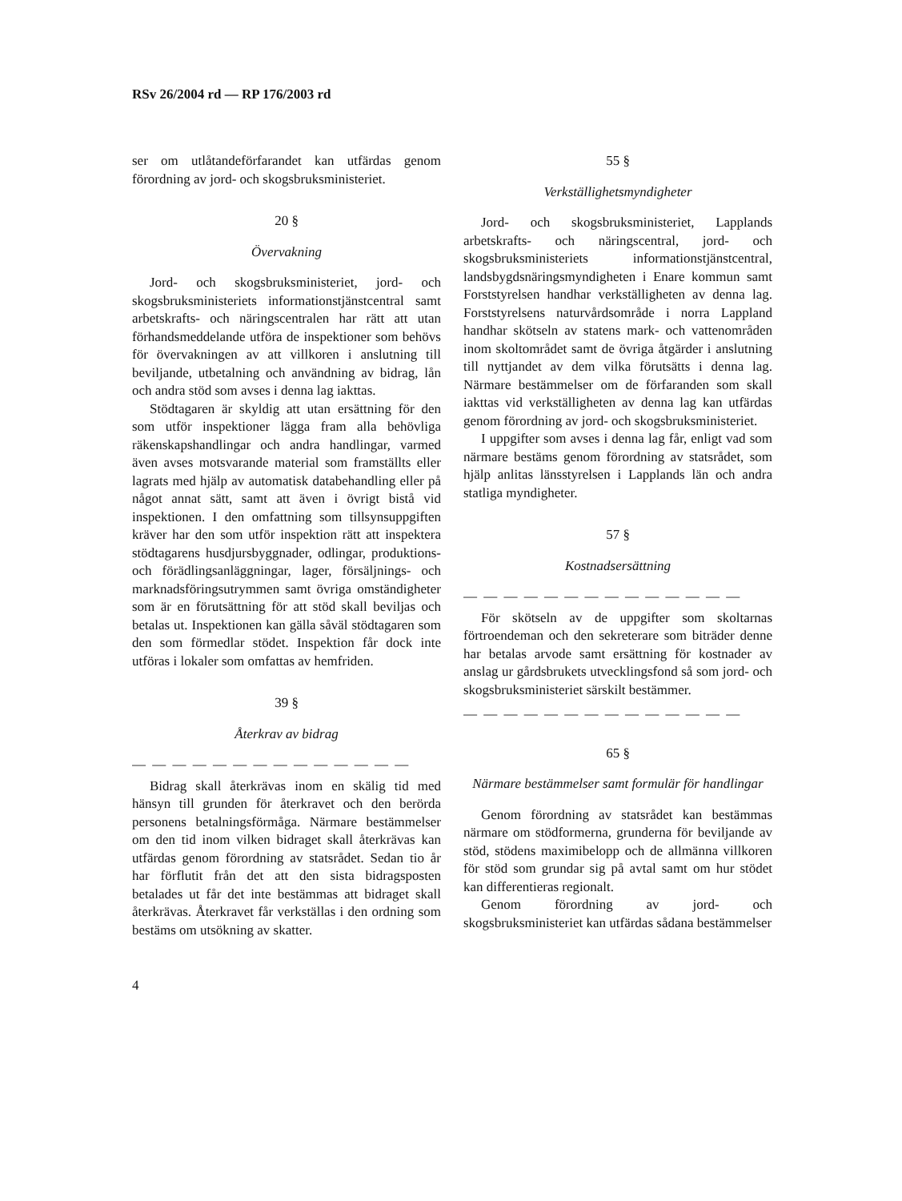RSv 26/2004 rd — RP 176/2003 rd
ser om utlåtandeförfarandet kan utfärdas genom förordning av jord- och skogsbruksministeriet.
20 §
Övervakning
Jord- och skogsbruksministeriet, jord- och skogsbruksministeriets informationstjänstcentral samt arbetskrafts- och näringscentralen har rätt att utan förhandsmeddelande utföra de inspektioner som behövs för övervakningen av att villkoren i anslutning till beviljande, utbetalning och användning av bidrag, lån och andra stöd som avses i denna lag iakttas.
Stödtagaren är skyldig att utan ersättning för den som utför inspektioner lägga fram alla behövliga räkenskapshandlingar och andra handlingar, varmed även avses motsvarande material som framställts eller lagrats med hjälp av automatisk databehandling eller på något annat sätt, samt att även i övrigt bistå vid inspektionen. I den omfattning som tillsynsuppgiften kräver har den som utför inspektion rätt att inspektera stödtagarens husdjursbyggnader, odlingar, produktions- och förädlingsanläggningar, lager, försäljnings- och marknadsföringsutrymmen samt övriga omständigheter som är en förutsättning för att stöd skall beviljas och betalas ut. Inspektionen kan gälla såväl stödtagaren som den som förmedlar stödet. Inspektion får dock inte utföras i lokaler som omfattas av hemfriden.
39 §
Återkrav av bidrag
— — — — — — — — — — — — — —
Bidrag skall återkrävas inom en skälig tid med hänsyn till grunden för återkravet och den berörda personens betalningsförmåga. Närmare bestämmelser om den tid inom vilken bidraget skall återkrävas kan utfärdas genom förordning av statsrådet. Sedan tio år har förflutit från det att den sista bidragsposten betalades ut får det inte bestämmas att bidraget skall återkrävas. Återkravet får verkställas i den ordning som bestäms om utsökning av skatter.
55 §
Verkställighetsmyndigheter
Jord- och skogsbruksministeriet, Lapplands arbetskrafts- och näringscentral, jord- och skogsbruksministeriets informationstjänstcentral, landsbygdsnäringsmyndigheten i Enare kommun samt Forststyrelsen handhar verkställigheten av denna lag. Forststyrelsens naturvårdsområde i norra Lappland handhar skötseln av statens mark- och vattenområden inom skoltområdet samt de övriga åtgärder i anslutning till nyttjandet av dem vilka förutsätts i denna lag. Närmare bestämmelser om de förfaranden som skall iakttas vid verkställigheten av denna lag kan utfärdas genom förordning av jord- och skogsbruksministeriet.
I uppgifter som avses i denna lag får, enligt vad som närmare bestäms genom förordning av statsrådet, som hjälp anlitas länsstyrelsen i Lapplands län och andra statliga myndigheter.
57 §
Kostnadsersättning
— — — — — — — — — — — — — —
För skötseln av de uppgifter som skoltarnas förtroendeman och den sekreterare som biträder denne har betalas arvode samt ersättning för kostnader av anslag ur gårdsbrukets utvecklingsfond så som jord- och skogsbruksministeriet särskilt bestämmer.
— — — — — — — — — — — — — —
65 §
Närmare bestämmelser samt formulär för handlingar
Genom förordning av statsrådet kan bestämmas närmare om stödformerna, grunderna för beviljande av stöd, stödens maximibelopp och de allmänna villkoren för stöd som grundar sig på avtal samt om hur stödet kan differentieras regionalt.
Genom förordning av jord- och skogsbruksministeriet kan utfärdas sådana bestämmelser
4